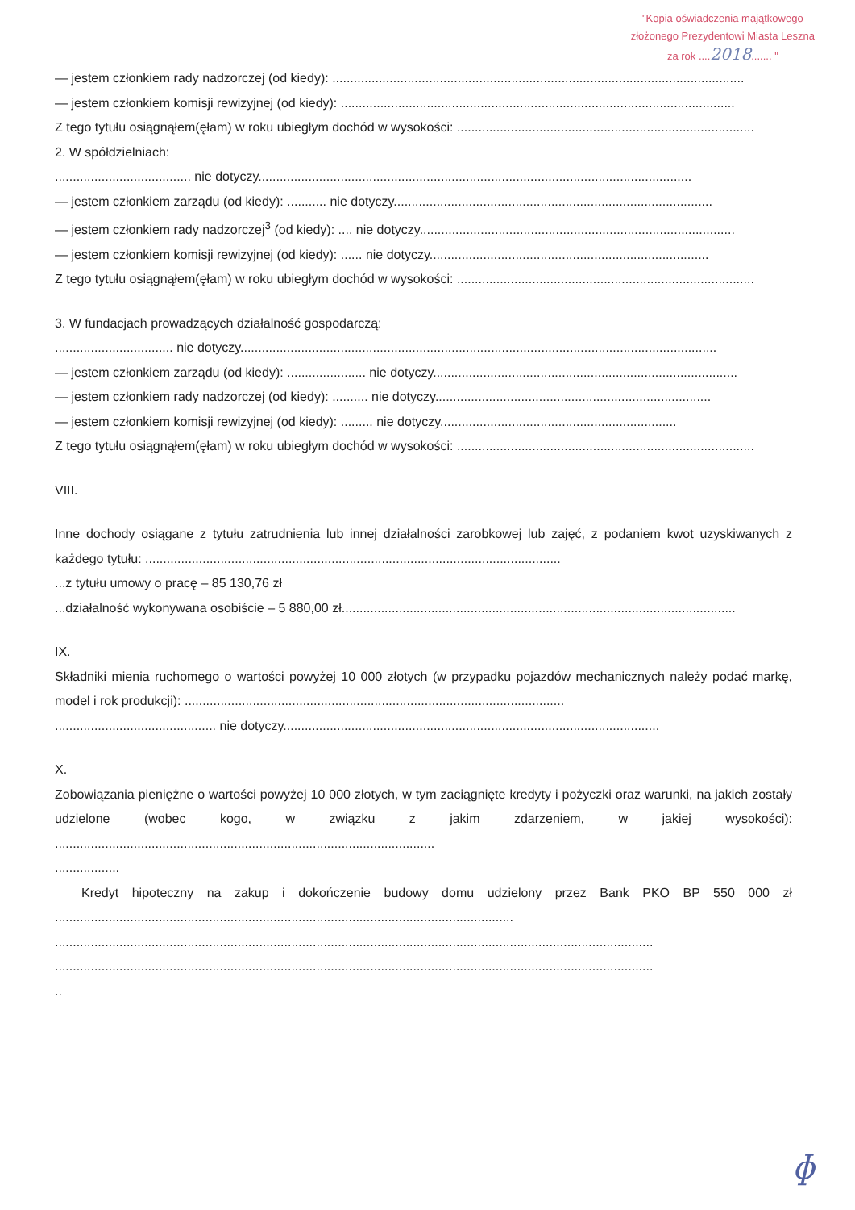"Kopia oświadczenia majątkowego
złożonego Prezydentowi Miasta Leszna
za rok ....2018....... "
— jestem członkiem rady nadzorczej (od kiedy): ...................................................................................................................
— jestem członkiem komisji rewizyjnej (od kiedy): ..............................................................................................................
Z tego tytułu osiągnąłem(ęłam) w roku ubiegłym dochód w wysokości: ...................................................................................
2. W spółdzielniach:
...................................... nie dotyczy.........................................................................................................................
— jestem członkiem zarządu (od kiedy): ........... nie dotyczy.........................................................................................
— jestem członkiem rady nadzorczej<sup>3</sup> (od kiedy): .... nie dotyczy........................................................................................
— jestem członkiem komisji rewizyjnej (od kiedy): ...... nie dotyczy..............................................................................
Z tego tytułu osiągnąłem(ęłam) w roku ubiegłym dochód w wysokości: ...................................................................................
3. W fundacjach prowadzących działalność gospodarczą:
................................. nie dotyczy.....................................................................................................................................
— jestem członkiem zarządu (od kiedy): ...................... nie dotyczy.....................................................................................
— jestem członkiem rady nadzorczej (od kiedy): .......... nie dotyczy.............................................................................
— jestem członkiem komisji rewizyjnej (od kiedy): ......... nie dotyczy..................................................................
Z tego tytułu osiągnąłem(ęłam) w roku ubiegłym dochód w wysokości: ...................................................................................
VIII.
Inne dochody osiągane z tytułu zatrudnienia lub innej działalności zarobkowej lub zajęć, z podaniem kwot uzyskiwanych z każdego tytułu: ....................................................................................................................
...z tytułu umowy o pracę – 85 130,76 zł
...działalność wykonywana osobiście – 5 880,00 zł..............................................................................................................
IX.
Składniki mienia ruchomego o wartości powyżej 10 000 złotych (w przypadku pojazdów mechanicznych należy podać markę, model i rok produkcji): ..........................................................................................................
............................................. nie dotyczy.........................................................................................................
X.
Zobowiązania pieniężne o wartości powyżej 10 000 złotych, w tym zaciągnięte kredyty i pożyczki oraz warunki, na jakich zostały udzielone (wobec kogo, w związku z jakim zdarzeniem, w jakiej wysokości): ..........................................................................................................
..................
Kredyt hipoteczny na zakup i dokończenie budowy domu udzielony przez Bank PKO BP 550 000 zł ................................................................................................................................
.......................................................................................................................................................................
.......................................................................................................................................................................
..
ɸ